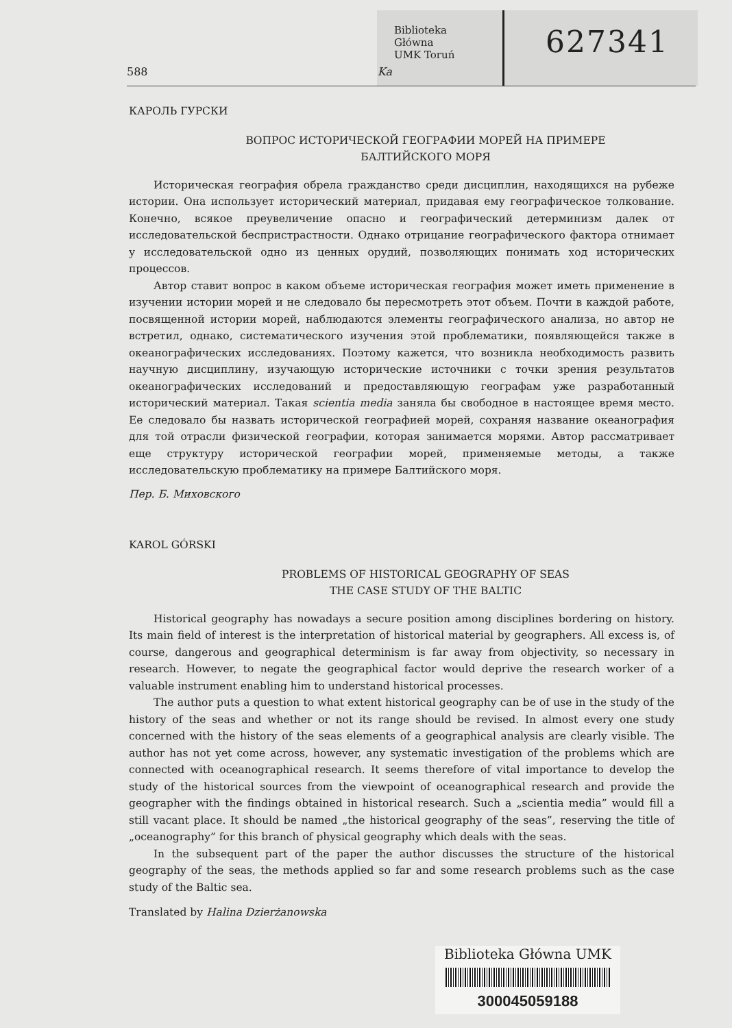Biblioteka
Główna
UMK Toruń
627341
588 Ka
КАРОЛЬ ГУРСКИ
ВОПРОС ИСТОРИЧЕСКОЙ ГЕОГРАФИИ МОРЕЙ НА ПРИМЕРЕ
БАЛТИЙСКОГО МОРЯ
Историческая география обрела гражданство среди дисциплин, находящихся на рубеже истории. Она использует исторический материал, придавая ему географическое толкование. Конечно, всякое преувеличение опасно и географический детерминизм далек от исследовательской беспристрастности. Однако отрицание географического фактора отнимает у исследовательской одно из ценных орудий, позволяющих понимать ход исторических процессов.
Автор ставит вопрос в каком объеме историческая география может иметь применение в изучении истории морей и не следовало бы пересмотреть этот объем. Почти в каждой работе, посвященной истории морей, наблюдаются элементы географического анализа, но автор не встретил, однако, систематического изучения этой проблематики, появляющейся также в океанографических исследованиях. Поэтому кажется, что возникла необходимость развить научную дисциплину, изучающую исторические источники с точки зрения результатов океанографических исследований и предоставляющую географам уже разработанный исторический материал. Такая scientia media заняла бы свободное в настоящее время место. Ее следовало бы назвать исторической географией морей, сохраняя название океанография для той отрасли физической географии, которая занимается морями. Автор рассматривает еще структуру исторической географии морей, применяемые методы, а также исследовательскую проблематику на примере Балтийского моря.
Пер. Б. Миховского
KAROL GÓRSKI
PROBLEMS OF HISTORICAL GEOGRAPHY OF SEAS
THE CASE STUDY OF THE BALTIC
Historical geography has nowadays a secure position among disciplines bordering on history. Its main field of interest is the interpretation of historical material by geographers. All excess is, of course, dangerous and geographical determinism is far away from objectivity, so necessary in research. However, to negate the geographical factor would deprive the research worker of a valuable instrument enabling him to understand historical processes.
The author puts a question to what extent historical geography can be of use in the study of the history of the seas and whether or not its range should be revised. In almost every one study concerned with the history of the seas elements of a geographical analysis are clearly visible. The author has not yet come across, however, any systematic investigation of the problems which are connected with oceanographical research. It seems therefore of vital importance to develop the study of the historical sources from the viewpoint of oceanographical research and provide the geographer with the findings obtained in historical research. Such a „scientia media” would fill a still vacant place. It should be named „the historical geography of the seas”, reserving the title of „oceanography” for this branch of physical geography which deals with the seas.
In the subsequent part of the paper the author discusses the structure of the historical geography of the seas, the methods applied so far and some research problems such as the case study of the Baltic sea.
Translated by Halina Dzierżanowska
Biblioteka Główna UMK
300045059188